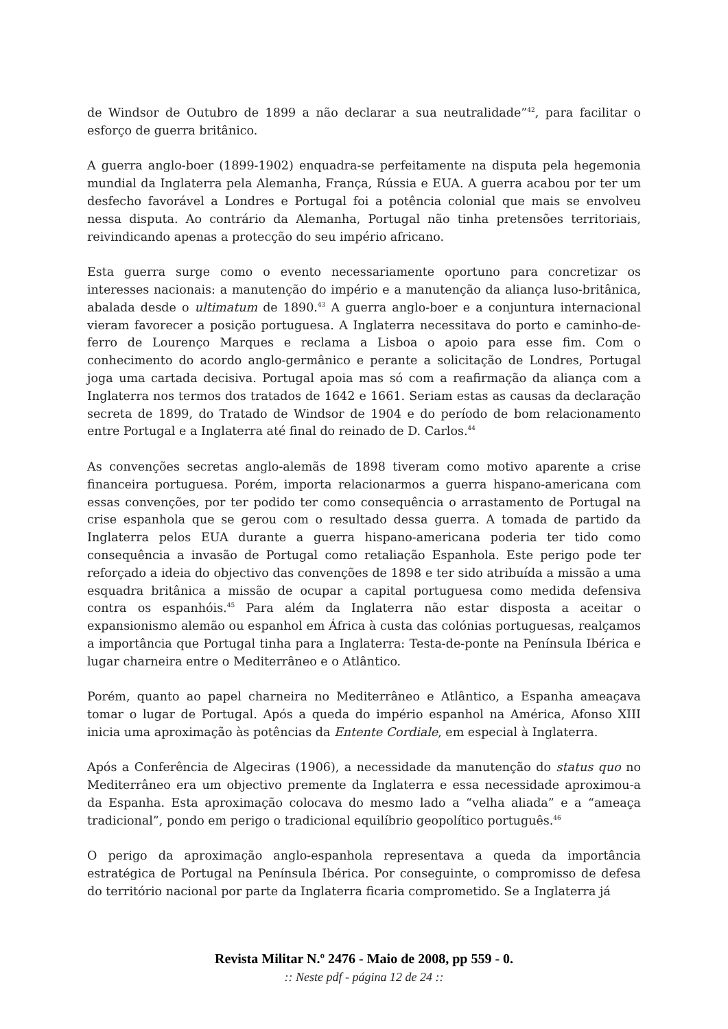de Windsor de Outubro de 1899 a não declarar a sua neutralidade”<sup>42</sup>, para facilitar o esforço de guerra britânico.
A guerra anglo-boer (1899-1902) enquadra-se perfeitamente na disputa pela hegemonia mundial da Inglaterra pela Alemanha, França, Rússia e EUA. A guerra acabou por ter um desfecho favorável a Londres e Portugal foi a potência colonial que mais se envolveu nessa disputa. Ao contrário da Alemanha, Portugal não tinha pretensões territoriais, reivindicando apenas a protecção do seu império africano.
Esta guerra surge como o evento necessariamente oportuno para concretizar os interesses nacionais: a manutenção do império e a manutenção da aliança luso-britânica, abalada desde o ultimatum de 1890.<sup>43</sup> A guerra anglo-boer e a conjuntura internacional vieram favorecer a posição portuguesa. A Inglaterra necessitava do porto e caminho-de-ferro de Lourenço Marques e reclama a Lisboa o apoio para esse fim. Com o conhecimento do acordo anglo-germânico e perante a solicitação de Londres, Portugal joga uma cartada decisiva. Portugal apoia mas só com a reafirmação da aliança com a Inglaterra nos termos dos tratados de 1642 e 1661. Seriam estas as causas da declaração secreta de 1899, do Tratado de Windsor de 1904 e do período de bom relacionamento entre Portugal e a Inglaterra até final do reinado de D. Carlos.<sup>44</sup>
As convenções secretas anglo-alemãs de 1898 tiveram como motivo aparente a crise financeira portuguesa. Porém, importa relacionarmos a guerra hispano-americana com essas convenções, por ter podido ter como consequência o arrastamento de Portugal na crise espanhola que se gerou com o resultado dessa guerra. A tomada de partido da Inglaterra pelos EUA durante a guerra hispano-americana poderia ter tido como consequência a invasão de Portugal como retaliação Espanhola. Este perigo pode ter reforçado a ideia do objectivo das convenções de 1898 e ter sido atribuída a missão a uma esquadra britânica a missão de ocupar a capital portuguesa como medida defensiva contra os espanhóis.<sup>45</sup> Para além da Inglaterra não estar disposta a aceitar o expansionismo alemão ou espanhol em África à custa das colónias portuguesas, realçamos a importância que Portugal tinha para a Inglaterra: Testa-de-ponte na Península Ibérica e lugar charneira entre o Mediterrâneo e o Atlântico.
Porém, quanto ao papel charneira no Mediterrâneo e Atlântico, a Espanha ameaçava tomar o lugar de Portugal. Após a queda do império espanhol na América, Afonso XIII inicia uma aproximação às potências da Entente Cordiale, em especial à Inglaterra.
Após a Conferência de Algeciras (1906), a necessidade da manutenção do status quo no Mediterrâneo era um objectivo premente da Inglaterra e essa necessidade aproximou-a da Espanha. Esta aproximação colocava do mesmo lado a “velha aliada” e a “ameaça tradicional”, pondo em perigo o tradicional equilíbrio geopolítico português.<sup>46</sup>
O perigo da aproximação anglo-espanhola representava a queda da importância estratégica de Portugal na Península Ibérica. Por conseguinte, o compromisso de defesa do território nacional por parte da Inglaterra ficaria comprometido. Se a Inglaterra já
Revista Militar N.º 2476 - Maio de 2008, pp 559 - 0.
:: Neste pdf - página 12 de 24 ::